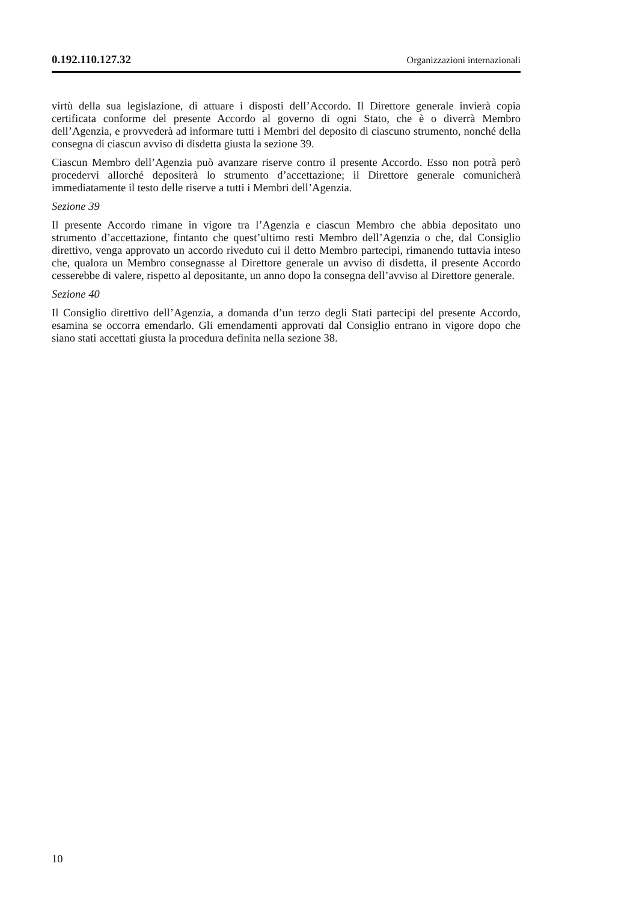0.192.110.127.32 Organizzazioni internazionali
virtù della sua legislazione, di attuare i disposti dell’Accordo. Il Direttore generale invierà copia certificata conforme del presente Accordo al governo di ogni Stato, che è o diverrà Membro dell’Agenzia, e provvederà ad informare tutti i Membri del deposito di ciascuno strumento, nonché della consegna di ciascun avviso di disdetta giusta la sezione 39.
Ciascun Membro dell’Agenzia può avanzare riserve contro il presente Accordo. Esso non potrà però procedervi allorché depositerà lo strumento d’accettazione; il Direttore generale comunicherà immediatamente il testo delle riserve a tutti i Membri dell’Agenzia.
Sezione 39
Il presente Accordo rimane in vigore tra l’Agenzia e ciascun Membro che abbia depositato uno strumento d’accettazione, fintanto che quest’ultimo resti Membro dell’Agenzia o che, dal Consiglio direttivo, venga approvato un accordo riveduto cui il detto Membro partecipi, rimanendo tuttavia inteso che, qualora un Membro consegnasse al Direttore generale un avviso di disdetta, il presente Accordo cesserebbe di valere, rispetto al depositante, un anno dopo la consegna dell’avviso al Direttore generale.
Sezione 40
Il Consiglio direttivo dell’Agenzia, a domanda d’un terzo degli Stati partecipi del presente Accordo, esamina se occorra emendarlo. Gli emendamenti approvati dal Consiglio entrano in vigore dopo che siano stati accettati giusta la procedura definita nella sezione 38.
10